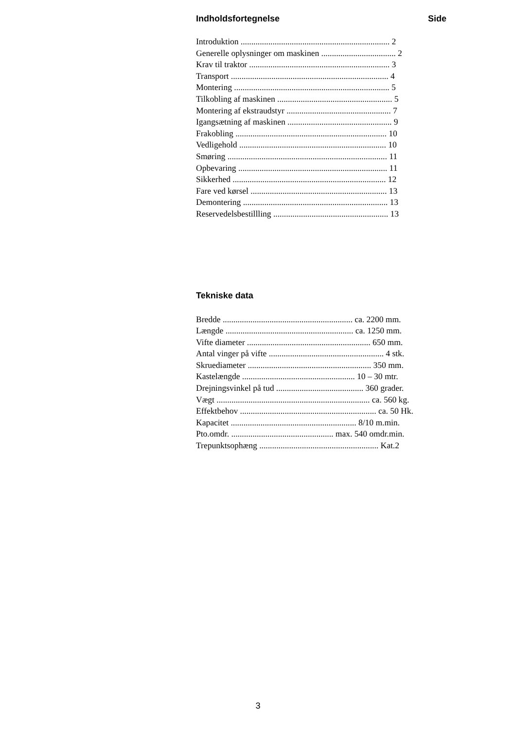Indholdsfortegnelse Side
Introduktion ...................................................................... 2
Generelle oplysninger om maskinen ................................... 2
Krav til traktor .................................................................. 3
Transport .......................................................................... 4
Montering ......................................................................... 5
Tilkobling af maskinen ...................................................... 5
Montering af ekstraudstyr ................................................. 7
Igangsætning af maskinen ................................................. 9
Frakobling ....................................................................... 10
Vedligehold ..................................................................... 10
Smøring ........................................................................... 11
Opbevaring ...................................................................... 11
Sikkerhed ........................................................................ 12
Fare ved kørsel ................................................................ 13
Demontering .................................................................... 13
Reservedelsbestillling ...................................................... 13
Tekniske data
Bredde ............................................................. ca. 2200 mm.
Længde ............................................................ ca. 1250 mm.
Vifte diameter .......................................................... 650 mm.
Antal vinger på vifte ...................................................... 4 stk.
Skruediameter .......................................................... 350 mm.
Kastelængde ..................................................... 10 – 30 mtr.
Drejningsvinkel på tud ......................................... 360 grader.
Vægt ........................................................................ ca. 560 kg.
Effektbehov ................................................................ ca. 50 Hk.
Kapacitet ........................................................... 8/10 m.min.
Pto.omdr. ................................................ max. 540 omdr.min.
Trepunktsophæng ........................................................ Kat.2
3